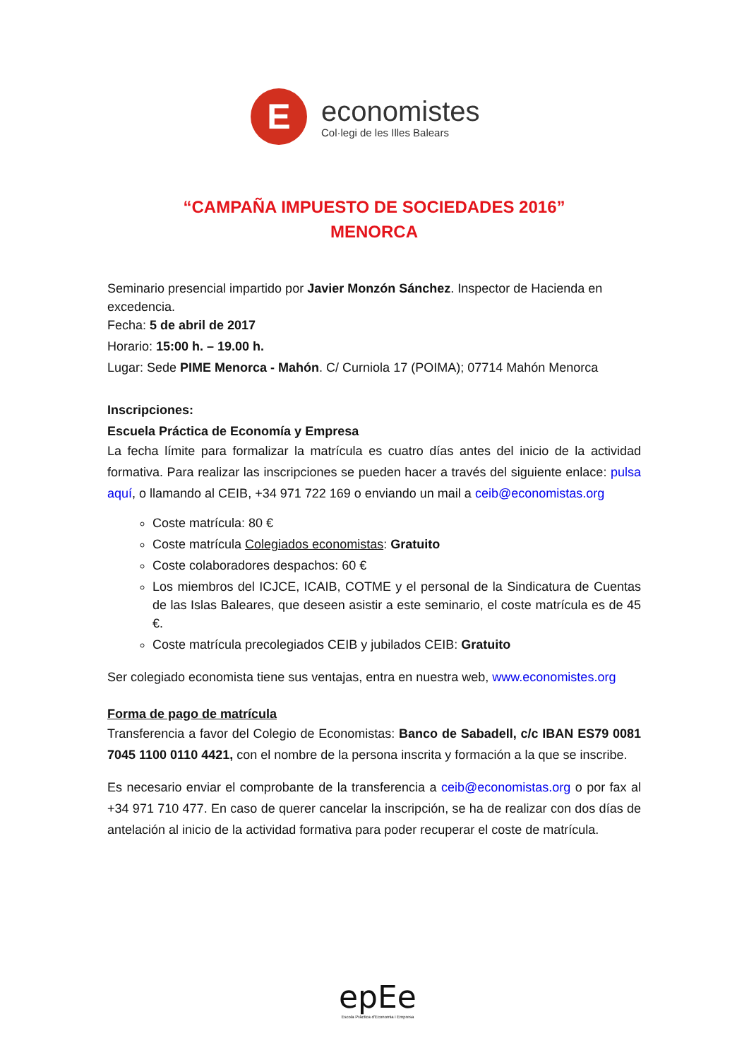E
economistes
Col·legi de les Illes Balears
“CAMPAÑA IMPUESTO DE SOCIEDADES 2016”
MENORCA
Seminario presencial impartido por Javier Monzón Sánchez. Inspector de Hacienda en excedencia.
Fecha: 5 de abril de 2017
Horario: 15:00 h. – 19.00 h.
Lugar: Sede PIME Menorca - Mahón. C/ Curniola 17 (POIMA); 07714 Mahón Menorca
Inscripciones:
Escuela Práctica de Economía y Empresa
La fecha límite para formalizar la matrícula es cuatro días antes del inicio de la actividad formativa. Para realizar las inscripciones se pueden hacer a través del siguiente enlace: pulsa aquí, o llamando al CEIB, +34 971 722 169 o enviando un mail a ceib@economistas.org
Coste matrícula: 80 €
Coste matrícula Colegiados economistas: Gratuito
Coste colaboradores despachos: 60 €
Los miembros del ICJCE, ICAIB, COTME y el personal de la Sindicatura de Cuentas de las Islas Baleares, que deseen asistir a este seminario, el coste matrícula es de 45 €.
Coste matrícula precolegiados CEIB y jubilados CEIB: Gratuito
Ser colegiado economista tiene sus ventajas, entra en nuestra web, www.economistes.org
Forma de pago de matrícula
Transferencia a favor del Colegio de Economistas: Banco de Sabadell, c/c IBAN ES79 0081 7045 1100 0110 4421, con el nombre de la persona inscrita y formación a la que se inscribe.
Es necesario enviar el comprobante de la transferencia a ceib@economistas.org o por fax al +34 971 710 477. En caso de querer cancelar la inscripción, se ha de realizar con dos días de antelación al inicio de la actividad formativa para poder recuperar el coste de matrícula.
epEe
Escola Pràctica d'Economia i Empresa